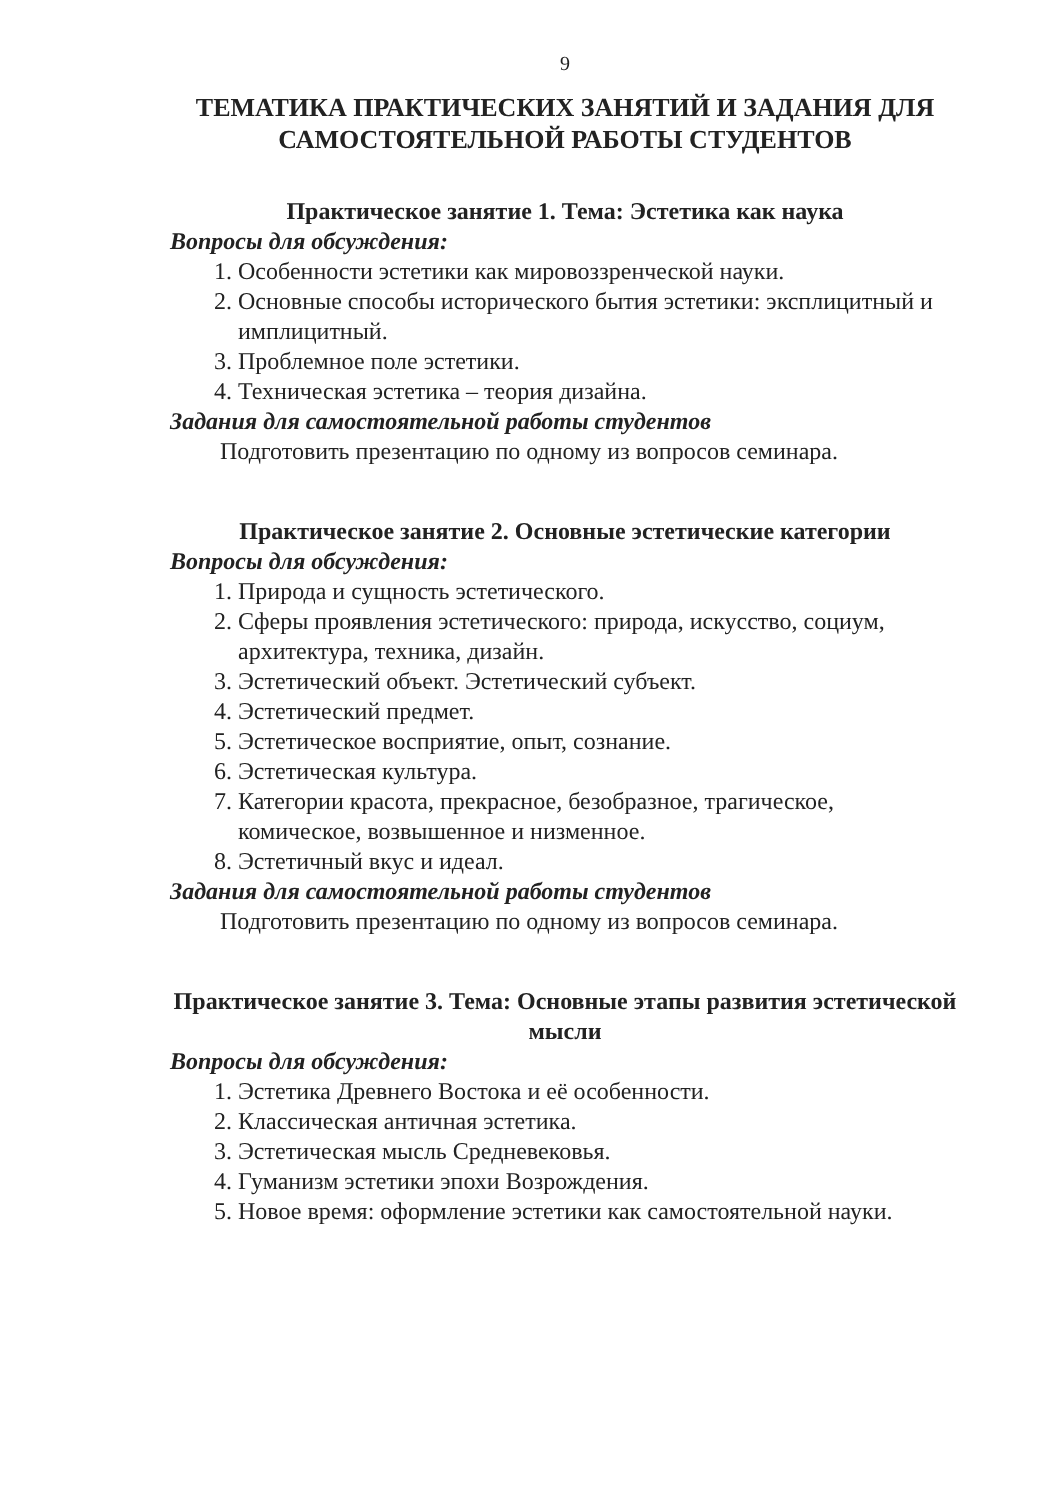9
ТЕМАТИКА ПРАКТИЧЕСКИХ ЗАНЯТИЙ И ЗАДАНИЯ ДЛЯ САМОСТОЯТЕЛЬНОЙ РАБОТЫ СТУДЕНТОВ
Практическое занятие 1. Тема: Эстетика как наука
Вопросы для обсуждения:
1. Особенности эстетики как мировоззренческой науки.
2. Основные способы исторического бытия эстетики: эксплицитный и имплицитный.
3. Проблемное поле эстетики.
4. Техническая эстетика – теория дизайна.
Задания для самостоятельной работы студентов
Подготовить презентацию по одному из вопросов семинара.
Практическое занятие 2. Основные эстетические категории
Вопросы для обсуждения:
1. Природа и сущность эстетического.
2. Сферы проявления эстетического: природа, искусство, социум, архитектура, техника, дизайн.
3. Эстетический объект. Эстетический субъект.
4. Эстетический предмет.
5. Эстетическое восприятие, опыт, сознание.
6. Эстетическая культура.
7. Категории красота, прекрасное, безобразное, трагическое, комическое, возвышенное и низменное.
8. Эстетичный вкус и идеал.
Задания для самостоятельной работы студентов
Подготовить презентацию по одному из вопросов семинара.
Практическое занятие 3. Тема: Основные этапы развития эстетической мысли
Вопросы для обсуждения:
1. Эстетика Древнего Востока и её особенности.
2. Классическая античная эстетика.
3. Эстетическая мысль Средневековья.
4. Гуманизм эстетики эпохи Возрождения.
5. Новое время: оформление эстетики как самостоятельной науки.